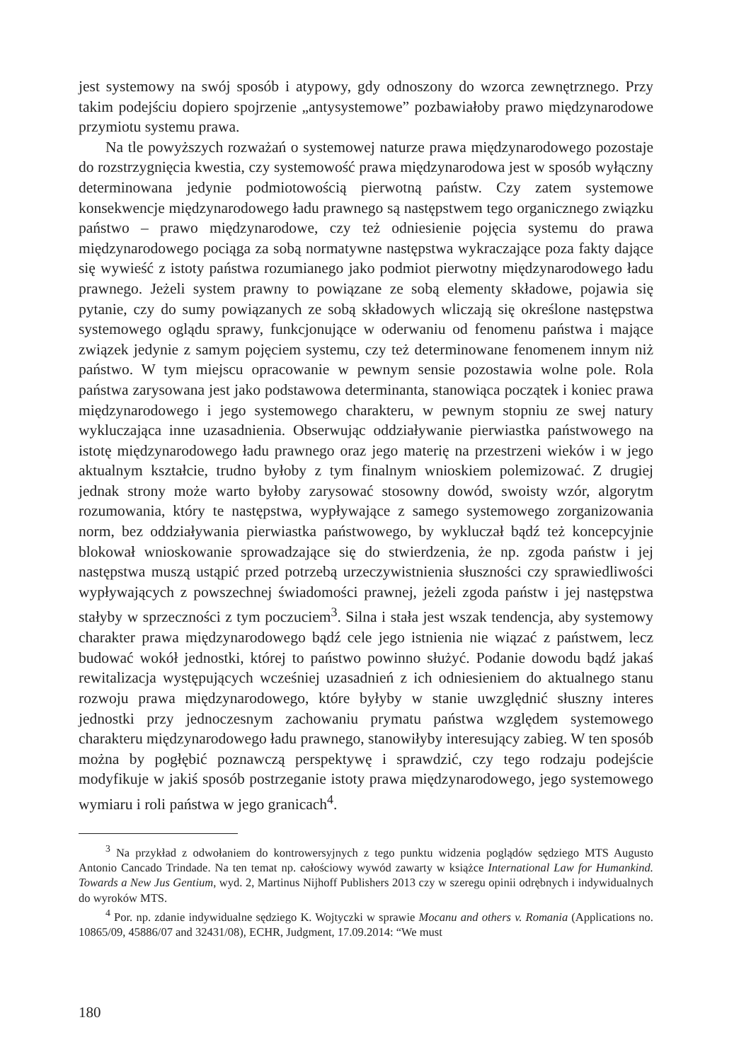jest systemowy na swój sposób i atypowy, gdy odnoszony do wzorca zewnętrznego. Przy takim podejściu dopiero spojrzenie „antysystemowe” pozbawiałoby prawo międzynarodowe przymiotu systemu prawa.
Na tle powyższych rozważań o systemowej naturze prawa międzynarodowego pozostaje do rozstrzygnięcia kwestia, czy systemowość prawa międzynarodowa jest w sposób wyłączny determinowana jedynie podmiotowością pierwotną państw. Czy zatem systemowe konsekwencje międzynarodowego ładu prawnego są następstwem tego organicznego związku państwo – prawo międzynarodowe, czy też odniesienie pojęcia systemu do prawa międzynarodowego pociąga za sobą normatywne następstwa wykraczające poza fakty dające się wywieść z istoty państwa rozumianego jako podmiot pierwotny międzynarodowego ładu prawnego. Jeżeli system prawny to powiązane ze sobą elementy składowe, pojawia się pytanie, czy do sumy powiązanych ze sobą składowych wliczają się określone następstwa systemowego oglądu sprawy, funkcjonujące w oderwaniu od fenomenu państwa i mające związek jedynie z samym pojęciem systemu, czy też determinowane fenomenem innym niż państwo. W tym miejscu opracowanie w pewnym sensie pozostawia wolne pole. Rola państwa zarysowana jest jako podstawowa determinanta, stanowiąca początek i koniec prawa międzynarodowego i jego systemowego charakteru, w pewnym stopniu ze swej natury wykluczająca inne uzasadnienia. Obserwując oddziaływanie pierwiastka państwowego na istotę międzynarodowego ładu prawnego oraz jego materię na przestrzeni wieków i w jego aktualnym kształcie, trudno byłoby z tym finalnym wnioskiem polemizować. Z drugiej jednak strony może warto byłoby zarysować stosowny dowód, swoisty wzór, algorytm rozumowania, który te następstwa, wypływające z samego systemowego zorganizowania norm, bez oddziaływania pierwiastka państwowego, by wykluczał bądź też koncepcyjnie blokował wnioskowanie sprowadzające się do stwierdzenia, że np. zgoda państw i jej następstwa muszą ustąpić przed potrzebą urzeczywistnienia słuszności czy sprawiedliwości wypływających z powszechnej świadomości prawnej, jeżeli zgoda państw i jej następstwa stałyby w sprzeczności z tym poczuciem<sup>3</sup>. Silna i stała jest wszak tendencja, aby systemowy charakter prawa międzynarodowego bądź cele jego istnienia nie wiązać z państwem, lecz budować wokół jednostki, której to państwo powinno służyć. Podanie dowodu bądź jakaś rewitalizacja występujących wcześniej uzasadnień z ich odniesieniem do aktualnego stanu rozwoju prawa międzynarodowego, które byłyby w stanie uwzględnić słuszny interes jednostki przy jednoczesnym zachowaniu prymatu państwa względem systemowego charakteru międzynarodowego ładu prawnego, stanowiłyby interesujący zabieg. W ten sposób można by pogłębić poznawczą perspektywę i sprawdzić, czy tego rodzaju podejście modyfikuje w jakiś sposób postrzeganie istoty prawa międzynarodowego, jego systemowego wymiaru i roli państwa w jego granicach<sup>4</sup>.
<sup>3</sup> Na przykład z odwołaniem do kontrowersyjnych z tego punktu widzenia poglądów sędziego MTS Augusto Antonio Cancado Trindade. Na ten temat np. całościowy wywód zawarty w książce International Law for Humankind. Towards a New Jus Gentium, wyd. 2, Martinus Nijhoff Publishers 2013 czy w szeregu opinii odrębnych i indywidualnych do wyroków MTS.
<sup>4</sup> Por. np. zdanie indywidualne sędziego K. Wojtyczki w sprawie Mocanu and others v. Romania (Applications no. 10865/09, 45886/07 and 32431/08), ECHR, Judgment, 17.09.2014: “We must
180